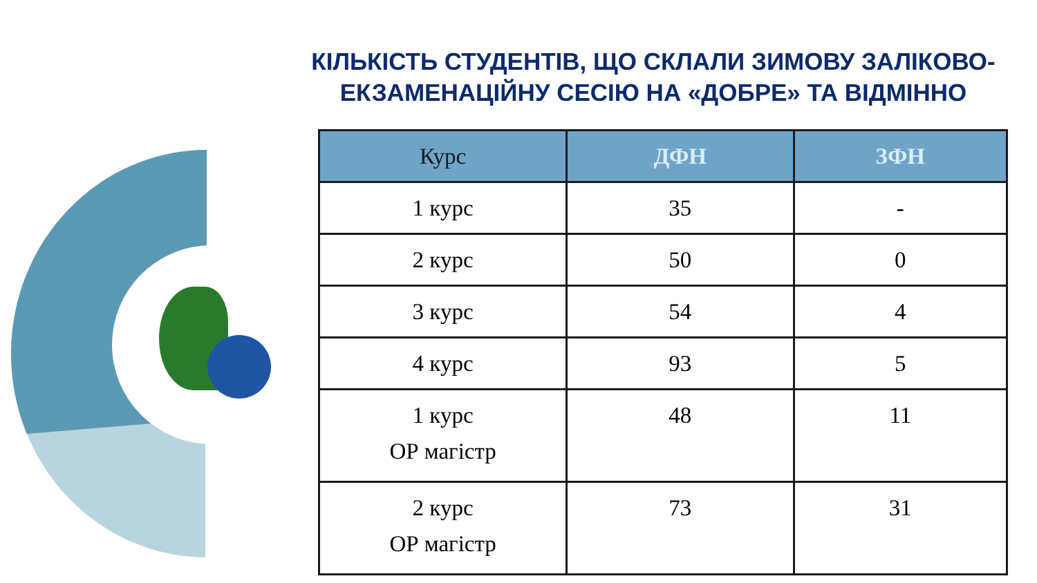КІЛЬКІСТЬ СТУДЕНТІВ, ЩО СКЛАЛИ ЗИМОВУ ЗАЛІКОВО-ЕКЗАМЕНАЦІЙНУ СЕСІЮ НА «ДОБРЕ» ТА ВІДМІННО
| Курс | ДФН | ЗФН |
| --- | --- | --- |
| 1 курс | 35 | - |
| 2 курс | 50 | 0 |
| 3 курс | 54 | 4 |
| 4 курс | 93 | 5 |
| 1 курс ОР магістр | 48 | 11 |
| 2 курс ОР магістр | 73 | 31 |